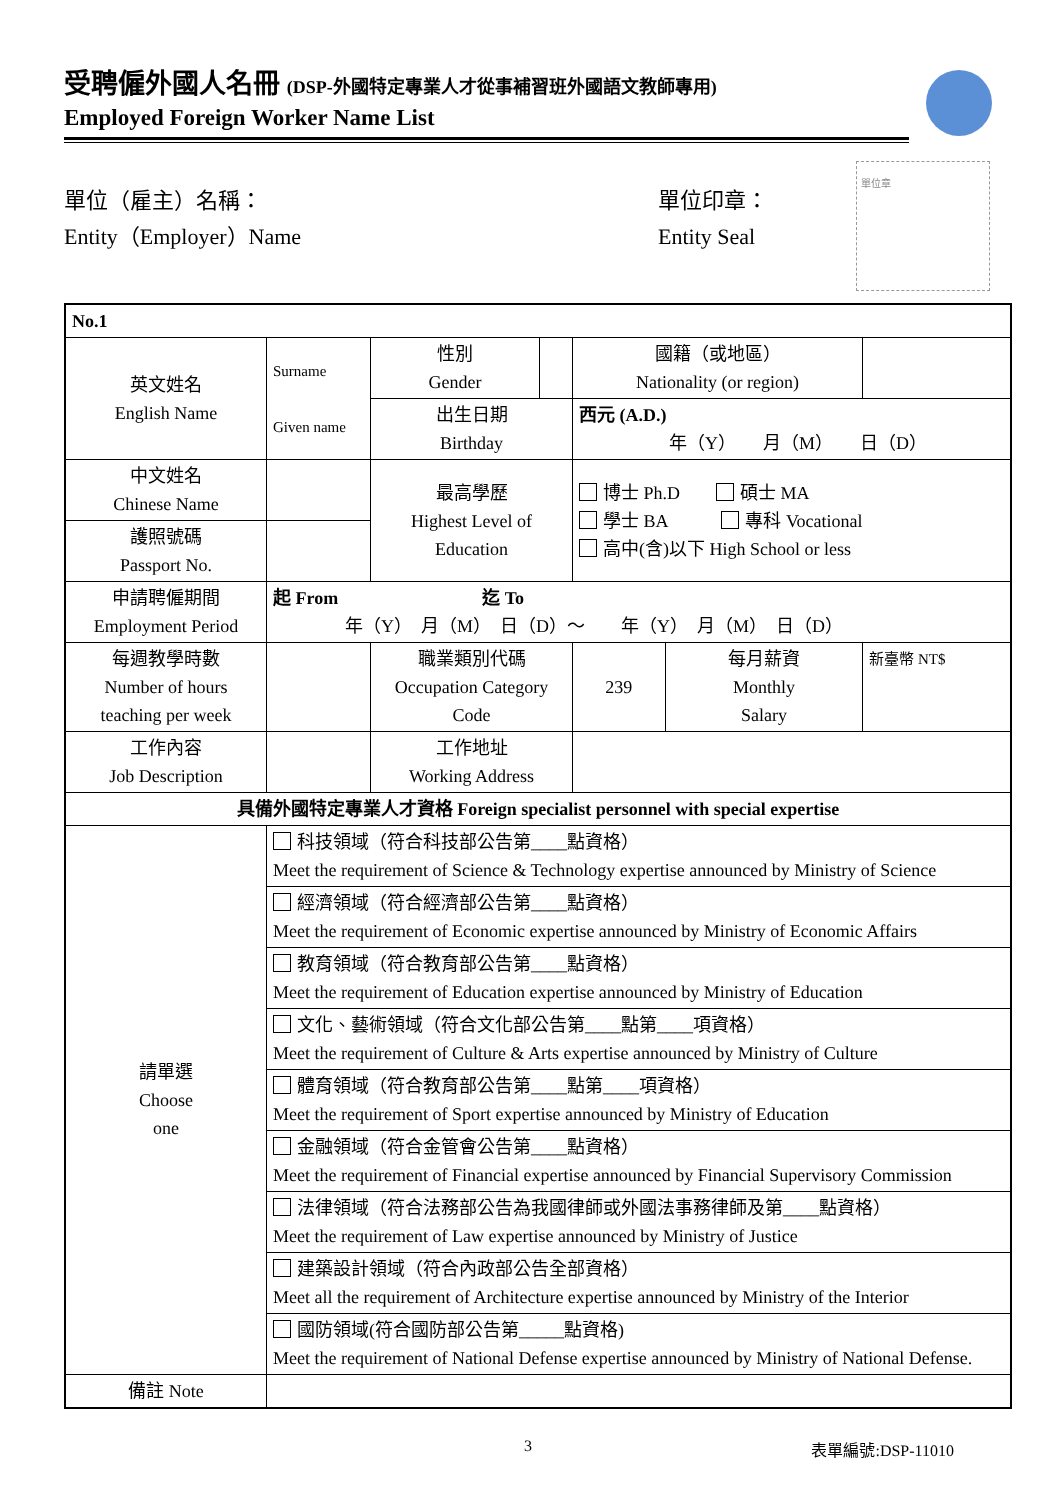受聘僱外國人名冊 (DSP-外國特定專業人才從事補習班外國語文教師專用)
Employed Foreign Worker Name List
單位（雇主）名稱：
Entity（Employer）Name
單位印章：
Entity Seal
單位章
| No.1 | | | | | | |
| 英文姓名 English Name | Surname Given name | 性別 Gender | | 國籍（或地區） Nationality (or region) | | |
| | | 出生日期 Birthday | | 西元 (A.D.) 年（Y） 月（M） 日（D） | | |
| 中文姓名 Chinese Name | | 最高學歷 Highest Level of Education | | 博士 Ph.D 碩士 MA 學士 BA 專科 Vocational 高中(含)以下 High School or less | | |
| 護照號碼 Passport No. | | | | | | |
| 申請聘僱期間 Employment Period | 起 From 迄 To 年（Y） 月（M） 日（D）～ 年（Y） 月（M） 日（D） | | | | | |
| 每週教學時數 Number of hours teaching per week | | 職業類別代碼 Occupation Category Code | | 239 | 每月薪資 Monthly Salary | 新臺幣 NT$ |
| 工作內容 Job Description | | 工作地址 Working Address | | | | |
| 具備外國特定專業人才資格 Foreign specialist personnel with special expertise | | | | | | |
| 請單選 Choose one | 科技領域（符合科技部公告第____點資格） Meet the requirement of Science & Technology expertise announced by Ministry of Science | | | | | |
| | 經濟領域（符合經濟部公告第____點資格） Meet the requirement of Economic expertise announced by Ministry of Economic Affairs | | | | | |
| | 教育領域（符合教育部公告第____點資格） Meet the requirement of Education expertise announced by Ministry of Education | | | | | |
| | 文化、藝術領域（符合文化部公告第____點第____項資格） Meet the requirement of Culture & Arts expertise announced by Ministry of Culture | | | | | |
| | 體育領域（符合教育部公告第____點第____項資格） Meet the requirement of Sport expertise announced by Ministry of Education | | | | | |
| | 金融領域（符合金管會公告第____點資格） Meet the requirement of Financial expertise announced by Financial Supervisory Commission | | | | | |
| | 法律領域（符合法務部公告為我國律師或外國法事務律師及第____點資格） Meet the requirement of Law expertise announced by Ministry of Justice | | | | | |
| | 建築設計領域（符合內政部公告全部資格） Meet all the requirement of Architecture expertise announced by Ministry of the Interior | | | | | |
| | 國防領域(符合國防部公告第_____點資格) Meet the requirement of National Defense expertise announced by Ministry of National Defense. | | | | | |
| 備註 Note | | | | | | |
3 表單編號:DSP-11010